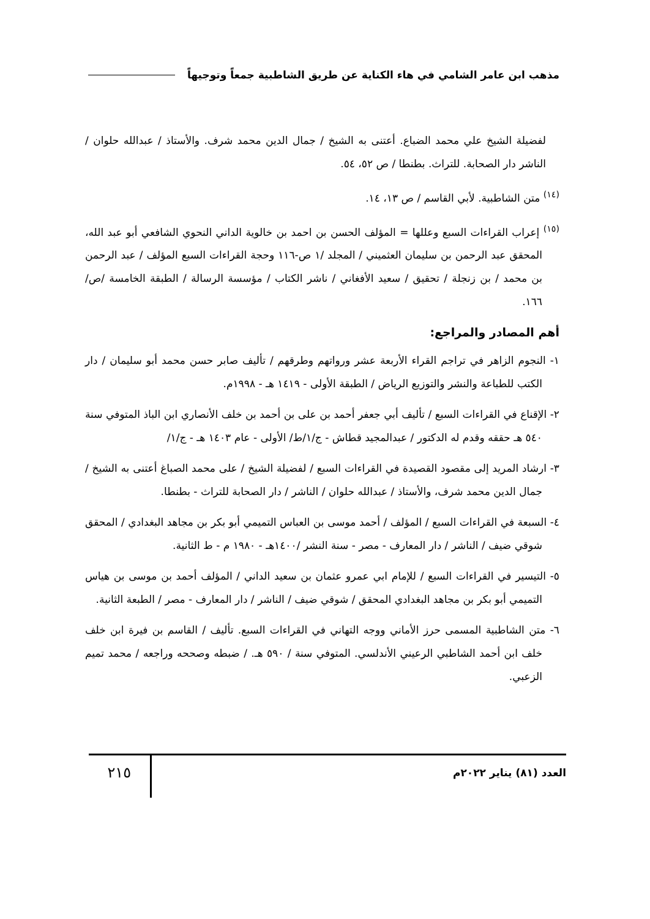مذهب ابن عامر الشامي في هاء الكناية عن طريق الشاطبية جمعاً وتوجيهاً
لفضيلة الشيخ علي محمد الضباع. أعتنى به الشيخ / جمال الدين محمد شرف. والأستاذ / عبدالله حلوان / الناشر دار الصحابة. للتراث. بطنطا / ص ٥٢، ٥٤.
<sup>(١٤)</sup> متن الشاطبية. لأبي القاسم / ص ١٣، ١٤.
<sup>(١٥)</sup> إعراب القراءات السبع وعللها = المؤلف الحسن بن احمد بن خالوية الداني النحوي الشافعي أبو عبد الله، المحقق عبد الرحمن بن سليمان العثميني / المجلد /١ ص-١١٦ وحجة القراءات السبع المؤلف / عبد الرحمن بن محمد / بن زنجلة / تحقيق / سعيد الأفغاني / ناشر الكتاب / مؤسسة الرسالة / الطبقة الخامسة /ص/ ١٦٦.
أهم المصادر والمراجع:
١- النجوم الزاهر في تراجم القراء الأربعة عشر ورواتهم وطرقهم / تأليف صابر حسن محمد أبو سليمان / دار الكتب للطباعة والنشر والتوزيع الرياض / الطبقة الأولى - ١٤١٩ هـ - ١٩٩٨م.
٢- الإقناع في القراءات السبع / تأليف أبي جعفر أحمد بن على بن أحمد بن خلف الأنصاري ابن الباذ المتوفي سنة ٥٤٠ هـ حققه وقدم له الدكتور / عبدالمجيد قطاش - ج/١/ط/ الأولى - عام ١٤٠٣ هـ - ج/١/
٣- ارشاد المريد إلى مقصود القصيدة في القراءات السبع / لفضيلة الشيخ / على محمد الصباغ أعتنى به الشيخ / جمال الدين محمد شرف، والأستاذ / عبدالله حلوان / الناشر / دار الصحابة للتراث - بطنطا.
٤- السبعة في القراءات السبع / المؤلف / أحمد موسى بن العباس التميمي أبو بكر بن مجاهد البغدادي / المحقق شوقي ضيف / الناشر / دار المعارف - مصر - سنة النشر /١٤٠٠هـ - ١٩٨٠ م - ط الثانية.
٥- التيسير في القراءات السبع / للإمام ابي عمرو عثمان بن سعيد الداني / المؤلف أحمد بن موسى بن هياس التميمي أبو بكر بن مجاهد البغدادي المحقق / شوقي ضيف / الناشر / دار المعارف - مصر / الطبعة الثانية.
٦- متن الشاطبية المسمى حرز الأماني ووجه التهاني في القراءات السبع. تأليف / القاسم بن فيرة ابن خلف خلف ابن أحمد الشاطبي الرعيني الأندلسي. المتوفي سنة / ٥٩٠ هـ. / ضبطه وصححه وراجعه / محمد تميم الزعبي.
العدد (٨١) يناير ٢٠٢٢م
٢١٥